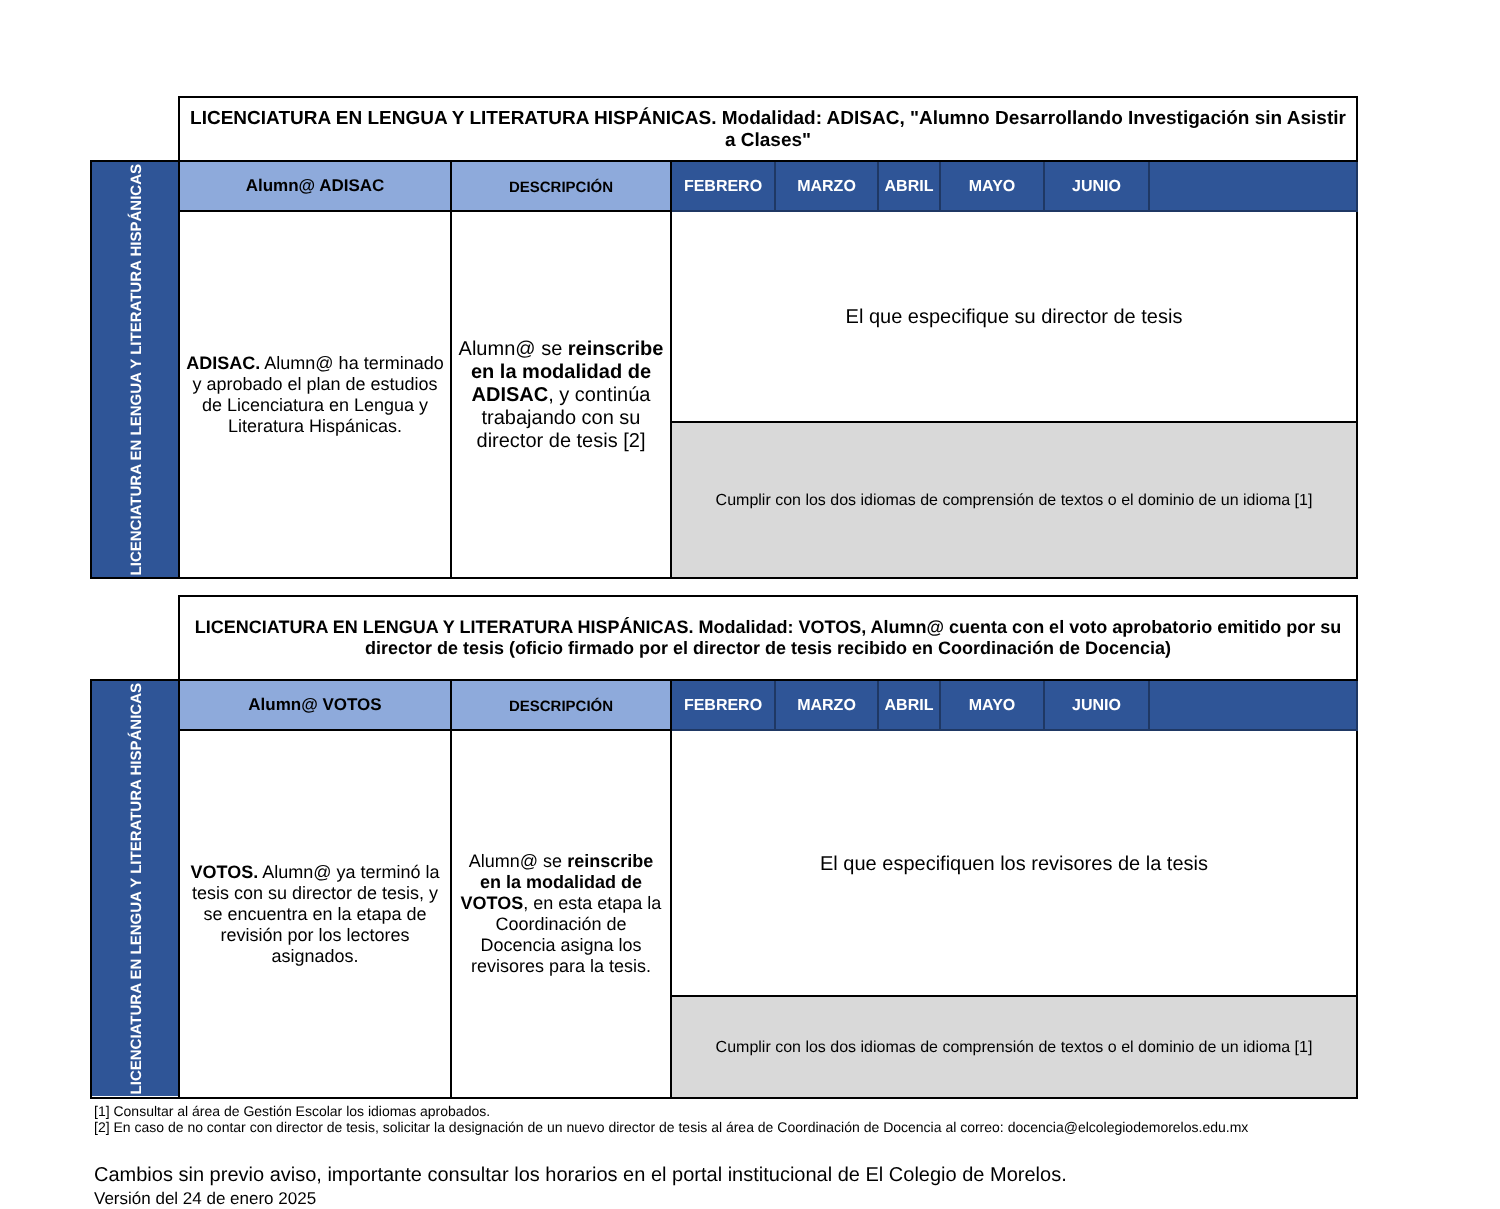| | LICENCIATURA EN LENGUA Y LITERATURA HISPÁNICAS. Modalidad: ADISAC, "Alumno Desarrollando Investigación sin Asistir a Clases" | | | | | | | |
| LICENCIATURA EN LENGUA Y LITERATURA HISPÁNICAS | Alumn@ ADISAC | DESCRIPCIÓN | FEBRERO | MARZO | ABRIL | MAYO | JUNIO | |
| | ADISAC. Alumn@ ha terminado y aprobado el plan de estudios de Licenciatura en Lengua y Literatura Hispánicas. | Alumn@ se reinscribe en la modalidad de ADISAC , y continúa trabajando con su director de tesis [2] | El que especifique su director de tesis | | | | | |
| | | | Cumplir con los dos idiomas de comprensión de textos o el dominio de un idioma [1] | | | | | |
| | LICENCIATURA EN LENGUA Y LITERATURA HISPÁNICAS. Modalidad: VOTOS, Alumn@ cuenta con el voto aprobatorio emitido por su director de tesis (oficio firmado por el director de tesis recibido en Coordinación de Docencia) | | | | | | | |
| LICENCIATURA EN LENGUA Y LITERATURA HISPÁNICAS | Alumn@ VOTOS | DESCRIPCIÓN | FEBRERO | MARZO | ABRIL | MAYO | JUNIO | |
| | VOTOS. Alumn@ ya terminó la tesis con su director de tesis, y se encuentra en la etapa de revisión por los lectores asignados. | Alumn@ se reinscribe en la modalidad de VOTOS , en esta etapa la Coordinación de Docencia asigna los revisores para la tesis. | El que especifiquen los revisores de la tesis | | | | | |
| | | | Cumplir con los dos idiomas de comprensión de textos o el dominio de un idioma [1] | | | | | |
[1] Consultar al área de Gestión Escolar los idiomas aprobados.
[2] En caso de no contar con director de tesis, solicitar la designación de un nuevo director de tesis al área de Coordinación de Docencia al correo: docencia@elcolegiodemorelos.edu.mx
Cambios sin previo aviso, importante consultar los horarios en el portal institucional de El Colegio de Morelos.
Versión del 24 de enero 2025